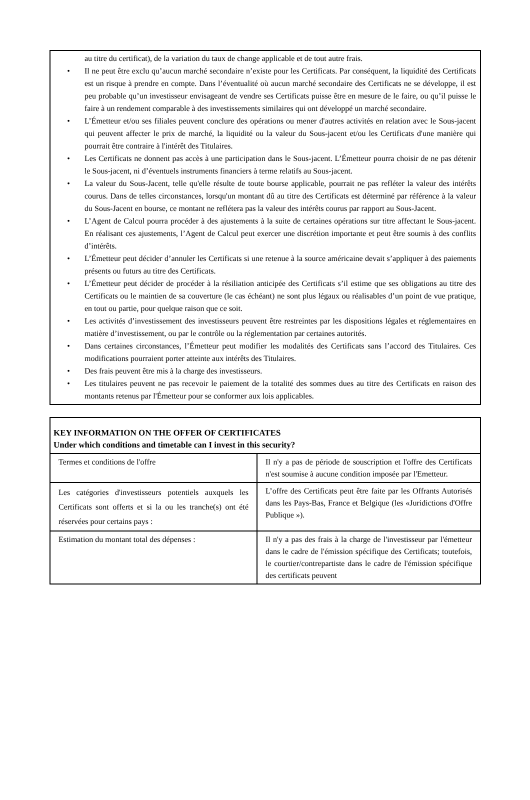au titre du certificat), de la variation du taux de change applicable et de tout autre frais.
• Il ne peut être exclu qu’aucun marché secondaire n’existe pour les Certificats. Par conséquent, la liquidité des Certificats est un risque à prendre en compte. Dans l’éventualité où aucun marché secondaire des Certificats ne se développe, il est peu probable qu’un investisseur envisageant de vendre ses Certificats puisse être en mesure de le faire, ou qu’il puisse le faire à un rendement comparable à des investissements similaires qui ont développé un marché secondaire.
• L’Émetteur et/ou ses filiales peuvent conclure des opérations ou mener d'autres activités en relation avec le Sous-jacent qui peuvent affecter le prix de marché, la liquidité ou la valeur du Sous-jacent et/ou les Certificats d'une manière qui pourrait être contraire à l'intérêt des Titulaires.
• Les Certificats ne donnent pas accès à une participation dans le Sous-jacent. L’Émetteur pourra choisir de ne pas détenir le Sous-jacent, ni d’éventuels instruments financiers à terme relatifs au Sous-jacent.
• La valeur du Sous-Jacent, telle qu'elle résulte de toute bourse applicable, pourrait ne pas refléter la valeur des intérêts courus. Dans de telles circonstances, lorsqu'un montant dû au titre des Certificats est déterminé par référence à la valeur du Sous-Jacent en bourse, ce montant ne reflétera pas la valeur des intérêts courus par rapport au Sous-Jacent.
• L’Agent de Calcul pourra procéder à des ajustements à la suite de certaines opérations sur titre affectant le Sous-jacent. En réalisant ces ajustements, l’Agent de Calcul peut exercer une discrétion importante et peut être soumis à des conflits d’intérêts.
• L’Émetteur peut décider d’annuler les Certificats si une retenue à la source américaine devait s’appliquer à des paiements présents ou futurs au titre des Certificats.
• L’Émetteur peut décider de procéder à la résiliation anticipée des Certificats s’il estime que ses obligations au titre des Certificats ou le maintien de sa couverture (le cas échéant) ne sont plus légaux ou réalisables d’un point de vue pratique, en tout ou partie, pour quelque raison que ce soit.
• Les activités d’investissement des investisseurs peuvent être restreintes par les dispositions légales et réglementaires en matière d’investissement, ou par le contrôle ou la réglementation par certaines autorités.
• Dans certaines circonstances, l’Émetteur peut modifier les modalités des Certificats sans l’accord des Titulaires. Ces modifications pourraient porter atteinte aux intérêts des Titulaires.
• Des frais peuvent être mis à la charge des investisseurs.
• Les titulaires peuvent ne pas recevoir le paiement de la totalité des sommes dues au titre des Certificats en raison des montants retenus par l'Émetteur pour se conformer aux lois applicables.
| KEY INFORMATION ON THE OFFER OF CERTIFICATES Under which conditions and timetable can I invest in this security? | |
| --- | --- |
| Termes et conditions de l'offre | Il n'y a pas de période de souscription et l'offre des Certificats n'est soumise à aucune condition imposée par l'Emetteur. |
| Les catégories d'investisseurs potentiels auxquels les Certificats sont offerts et si la ou les tranche(s) ont été réservées pour certains pays : | L’offre des Certificats peut être faite par les Offrants Autorisés dans les Pays-Bas, France et Belgique (les «Juridictions d'Offre Publique »). |
| Estimation du montant total des dépenses : | Il n'y a pas des frais à la charge de l'investisseur par l'émetteur dans le cadre de l'émission spécifique des Certificats; toutefois, le courtier/contrepartiste dans le cadre de l'émission spécifique des certificats peuvent |